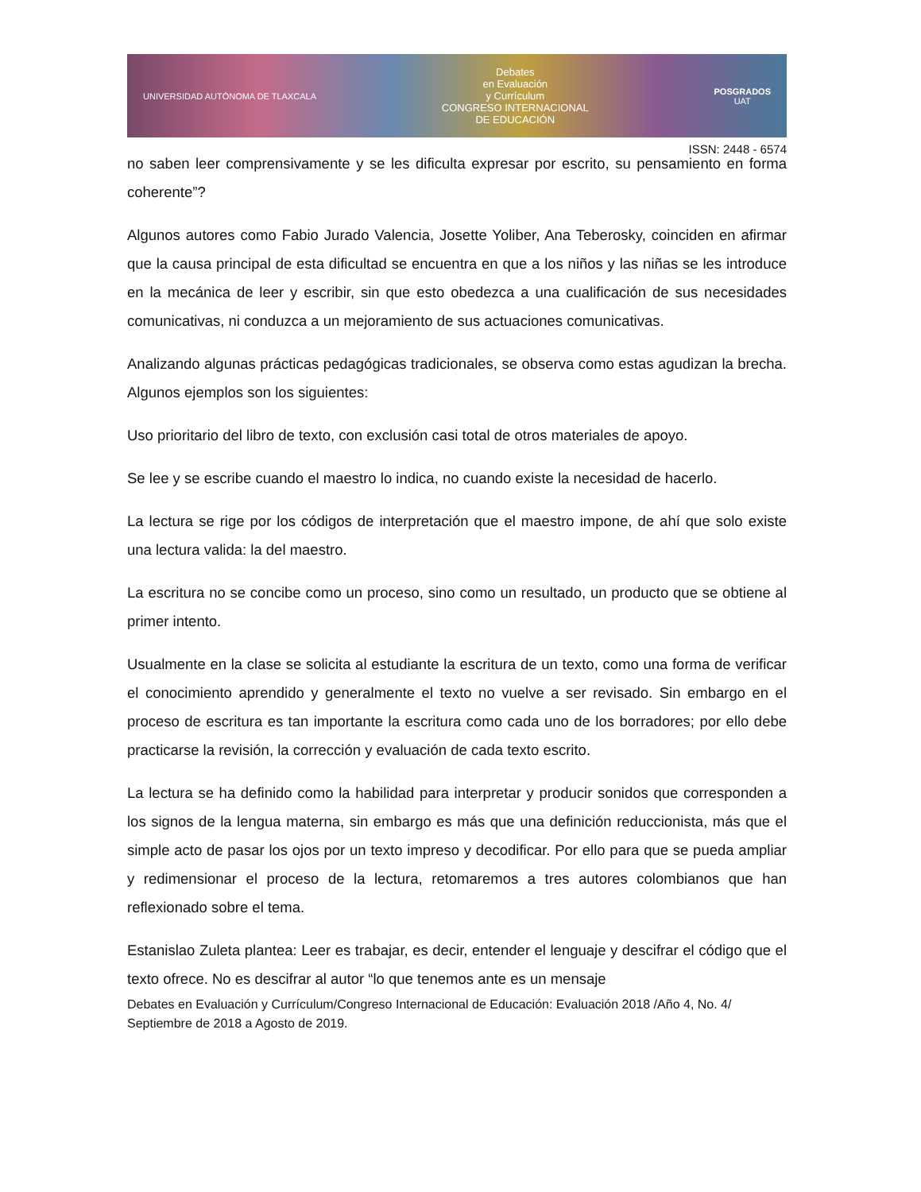UNIVERSIDAD AUTÓNOMA DE TLAXCALA Debates
en Evaluación
y Currículum
CONGRESO INTERNACIONAL
DE EDUCACIÓN POSGRADOS
UAT
ISSN: 2448 - 6574
no saben leer comprensivamente y se les dificulta expresar por escrito, su pensamiento en forma coherente”?
Algunos autores como Fabio Jurado Valencia, Josette Yoliber, Ana Teberosky, coinciden en afirmar que la causa principal de esta dificultad se encuentra en que a los niños y las niñas se les introduce en la mecánica de leer y escribir, sin que esto obedezca a una cualificación de sus necesidades comunicativas, ni conduzca a un mejoramiento de sus actuaciones comunicativas.
Analizando algunas prácticas pedagógicas tradicionales, se observa como estas agudizan la brecha. Algunos ejemplos son los siguientes:
Uso prioritario del libro de texto, con exclusión casi total de otros materiales de apoyo.
Se lee y se escribe cuando el maestro lo indica, no cuando existe la necesidad de hacerlo.
La lectura se rige por los códigos de interpretación que el maestro impone, de ahí que solo existe una lectura valida: la del maestro.
La escritura no se concibe como un proceso, sino como un resultado, un producto que se obtiene al primer intento.
Usualmente en la clase se solicita al estudiante la escritura de un texto, como una forma de verificar el conocimiento aprendido y generalmente el texto no vuelve a ser revisado. Sin embargo en el proceso de escritura es tan importante la escritura como cada uno de los borradores; por ello debe practicarse la revisión, la corrección y evaluación de cada texto escrito.
La lectura se ha definido como la habilidad para interpretar y producir sonidos que corresponden a los signos de la lengua materna, sin embargo es más que una definición reduccionista, más que el simple acto de pasar los ojos por un texto impreso y decodificar. Por ello para que se pueda ampliar y redimensionar el proceso de la lectura, retomaremos a tres autores colombianos que han reflexionado sobre el tema.
Estanislao Zuleta plantea: Leer es trabajar, es decir, entender el lenguaje y descifrar el código que el texto ofrece. No es descifrar al autor “lo que tenemos ante es un mensaje
Debates en Evaluación y Currículum/Congreso Internacional de Educación: Evaluación 2018 /Año 4, No. 4/ Septiembre de 2018 a Agosto de 2019.